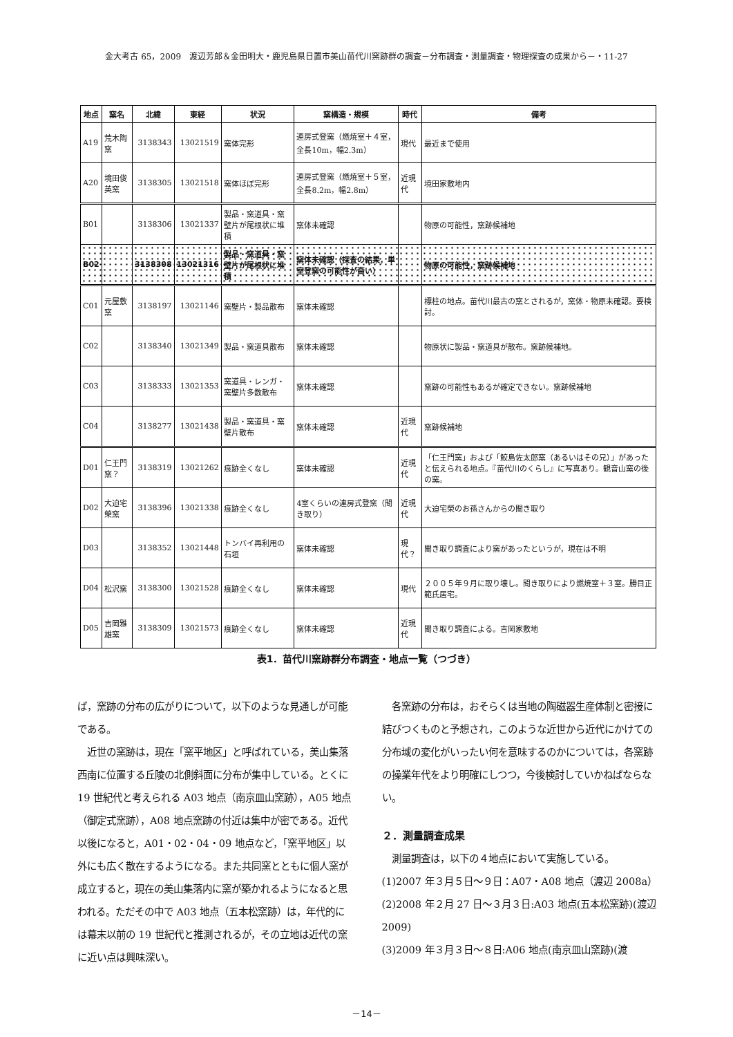金大考古 65，2009　渡辺芳郎＆金田明大・鹿児島県日置市美山苗代川窯跡群の調査－分布調査・測量調査・物理探査の成果から－・11-27
| 地点 | 窯名 | 北緯 | 東経 | 状況 | 窯構造・規模 | 時代 | 備考 |
| --- | --- | --- | --- | --- | --- | --- | --- |
| A19 | 荒木陶窯 | 3138343 | 13021519 | 窯体完形 | 連房式登窯（燃焼室＋４室，全長10m，幅2.3m） | 現代 | 最近まで使用 |
| A20 | 境田俊英窯 | 3138305 | 13021518 | 窯体ほぼ完形 | 連房式登窯（燃焼室＋５室，全長8.2m，幅2.8m） | 近現代 | 境田家敷地内 |
| B01 | | 3138306 | 13021337 | 製品・窯道具・窯壁片が尾根状に堆積 | 窯体未確認 | | 物原の可能性，窯跡候補地 |
| B02 | | 3138308 | 13021316 | 製品・窯道具・窯壁片が尾根状に堆積 | 窯体未確認（探査の結果，単室登窯の可能性が高い） | | 物原の可能性，窯跡候補地 |
| C01 | 元屋敷窯 | 3138197 | 13021146 | 窯壁片・製品散布 | 窯体未確認 | | 標柱の地点。苗代川最古の窯とされるが，窯体・物原未確認。要検討。 |
| C02 | | 3138340 | 13021349 | 製品・窯道具散布 | 窯体未確認 | | 物原状に製品・窯道具が散布。窯跡候補地。 |
| C03 | | 3138333 | 13021353 | 窯道具・レンガ・窯壁片多数散布 | 窯体未確認 | | 窯跡の可能性もあるが確定できない。窯跡候補地 |
| C04 | | 3138277 | 13021438 | 製品・窯道具・窯壁片散布 | 窯体未確認 | 近現代 | 窯跡候補地 |
| D01 | 仁王門窯？ | 3138319 | 13021262 | 痕跡全くなし | 窯体未確認 | 近現代 | 「仁王門窯」および「鮫島佐太郎窯（あるいはその兄）」があったと伝えられる地点。『苗代川のくらし』に写真あり。観音山窯の後の窯。 |
| D02 | 大迫宅榮窯 | 3138396 | 13021338 | 痕跡全くなし | 4室くらいの連房式登窯（聞き取り） | 近現代 | 大迫宅榮のお孫さんからの聞き取り |
| D03 | | 3138352 | 13021448 | トンバイ再利用の石垣 | 窯体未確認 | 現代？ | 聞き取り調査により窯があったというが，現在は不明 |
| D04 | 松沢窯 | 3138300 | 13021528 | 痕跡全くなし | 窯体未確認 | 現代 | ２００５年９月に取り壊し。聞き取りにより燃焼室＋３室。勝目正範氏居宅。 |
| D05 | 吉岡雅雄窯 | 3138309 | 13021573 | 痕跡全くなし | 窯体未確認 | 近現代 | 聞き取り調査による。吉岡家敷地 |
表1．苗代川窯跡群分布調査・地点一覧（つづき）
ば，窯跡の分布の広がりについて，以下のような見通しが可能である。
　近世の窯跡は，現在「窯平地区」と呼ばれている，美山集落西南に位置する丘陵の北側斜面に分布が集中している。とくに 19 世紀代と考えられる A03 地点（南京皿山窯跡），A05 地点（御定式窯跡），A08 地点窯跡の付近は集中が密である。近代以後になると，A01・02・04・09 地点など，「窯平地区」以外にも広く散在するようになる。また共同窯とともに個人窯が成立すると，現在の美山集落内に窯が築かれるようになると思われる。ただその中で A03 地点（五本松窯跡）は，年代的には幕末以前の 19 世紀代と推測されるが，その立地は近代の窯に近い点は興味深い。
　各窯跡の分布は，おそらくは当地の陶磁器生産体制と密接に結びつくものと予想され，このような近世から近代にかけての分布域の変化がいったい何を意味するのかについては，各窯跡の操業年代をより明確にしつつ，今後検討していかねばならない。
２．測量調査成果
　測量調査は，以下の４地点において実施している。
(1)2007 年３月５日～９日：A07・A08 地点（渡辺 2008a）
(2)2008 年２月 27 日～３月３日:A03 地点(五本松窯跡)(渡辺 2009)
(3)2009 年３月３日～８日:A06 地点(南京皿山窯跡)(渡
－14－